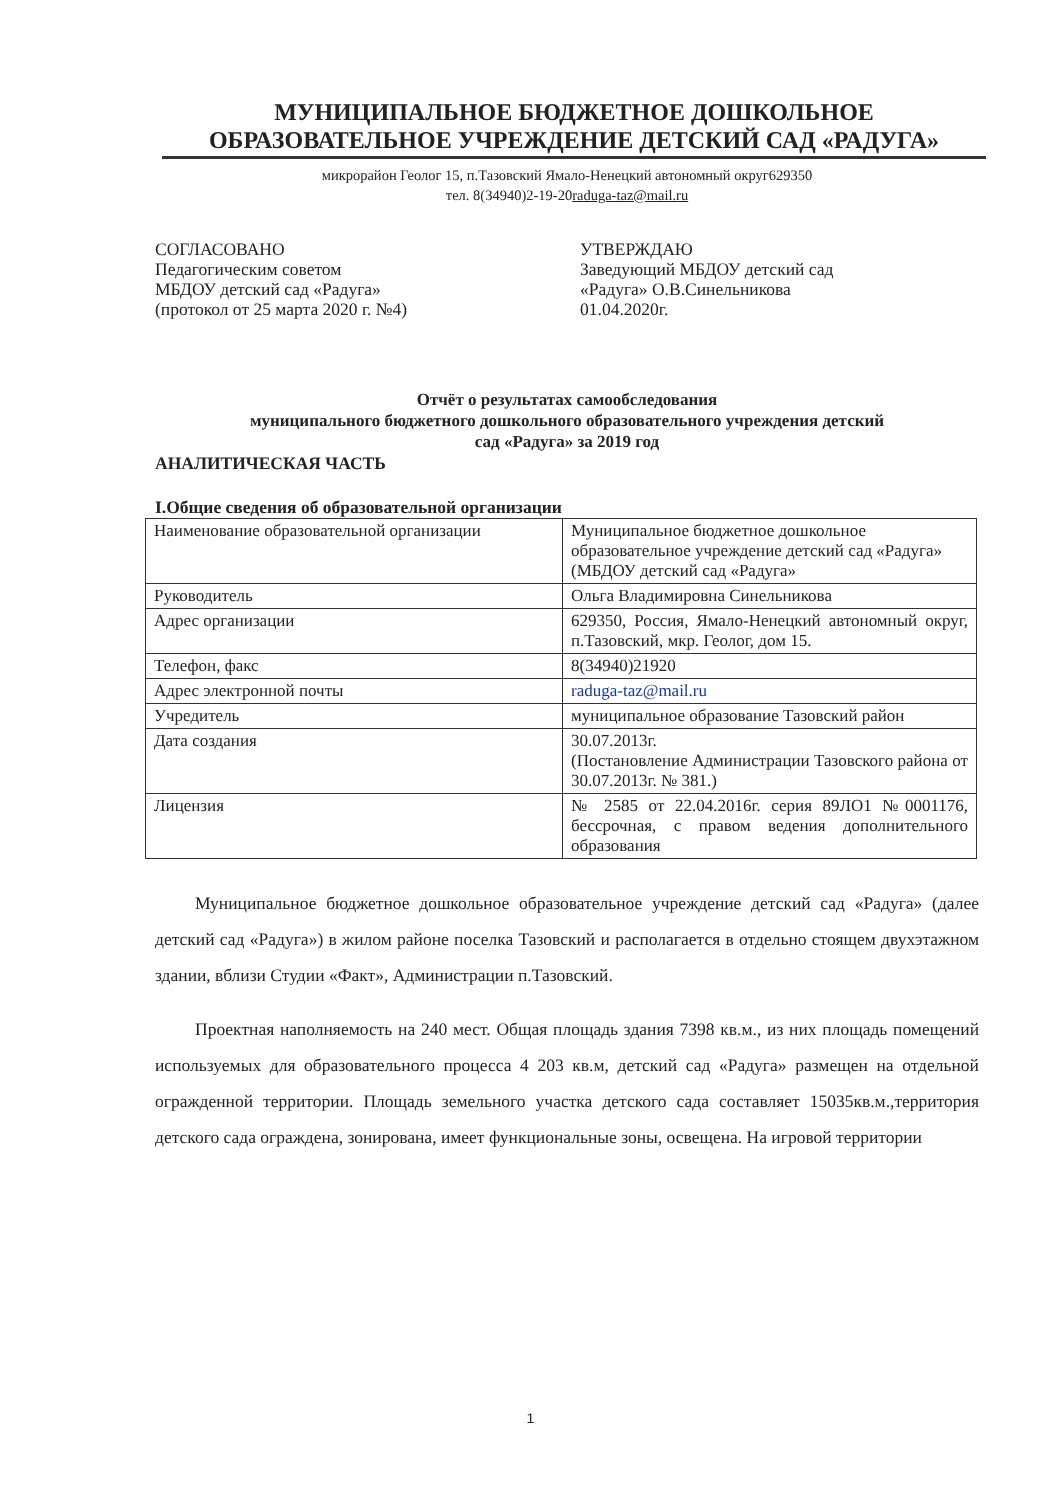МУНИЦИПАЛЬНОЕ БЮДЖЕТНОЕ ДОШКОЛЬНОЕ
ОБРАЗОВАТЕЛЬНОЕ УЧРЕЖДЕНИЕ ДЕТСКИЙ САД «РАДУГА»
микрорайон Геолог 15, п.Тазовский Ямало-Ненецкий автономный округ629350
тел. 8(34940)2-19-20raduga-taz@mail.ru
СОГЛАСОВАНО
Педагогическим советом
МБДОУ детский сад «Радуга»
(протокол от 25 марта 2020 г. №4)
УТВЕРЖДАЮ
Заведующий МБДОУ детский сад
«Радуга» О.В.Синельникова
01.04.2020г.
Отчёт о результатах самообследования
муниципального бюджетного дошкольного образовательного учреждения детский
сад «Радуга» за 2019 год
АНАЛИТИЧЕСКАЯ ЧАСТЬ
I.Общие сведения об образовательной организации
| Наименование образовательной организации | Муниципальное бюджетное дошкольное образовательное учреждение детский сад «Радуга» (МБДОУ детский сад «Радуга» |
| Руководитель | Ольга Владимировна Синельникова |
| Адрес организации | 629350, Россия, Ямало-Ненецкий автономный округ, п.Тазовский, мкр. Геолог, дом 15. |
| Телефон, факс | 8(34940)21920 |
| Адрес электронной почты | raduga-taz@mail.ru |
| Учредитель | муниципальное образование Тазовский район |
| Дата создания | 30.07.2013г. (Постановление Администрации Тазовского района от 30.07.2013г. № 381.) |
| Лицензия | № 2585 от 22.04.2016г. серия 89ЛО1 №0001176, бессрочная, с правом ведения дополнительного образования |
Муниципальное бюджетное дошкольное образовательное учреждение детский сад «Радуга» (далее детский сад «Радуга») в жилом районе поселка Тазовский и располагается в отдельно стоящем двухэтажном здании, вблизи Студии «Факт», Администрации п.Тазовский.
Проектная наполняемость на 240 мест. Общая площадь здания 7398 кв.м., из них площадь помещений используемых для образовательного процесса 4 203 кв.м, детский сад «Радуга» размещен на отдельной огражденной территории. Площадь земельного участка детского сада составляет 15035кв.м.,территория детского сада ограждена, зонирована, имеет функциональные зоны, освещена. На игровой территории
1